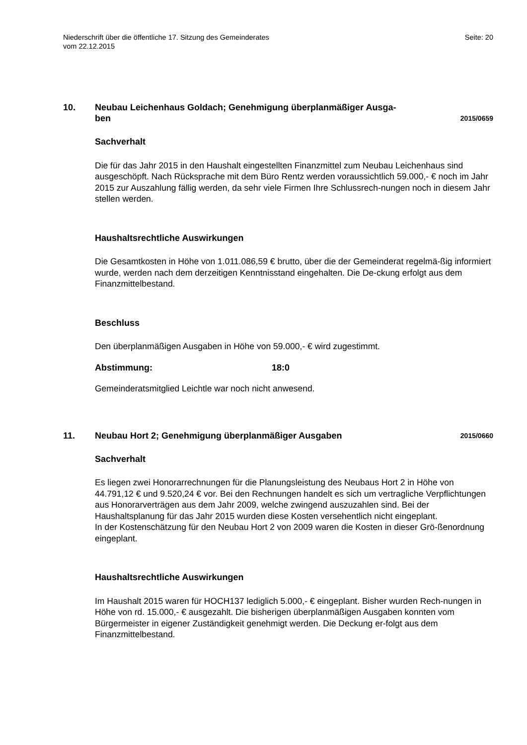Niederschrift über die öffentliche 17. Sitzung des Gemeinderates
vom 22.12.2015
Seite: 20
10. Neubau Leichenhaus Goldach; Genehmigung überplanmäßiger Ausga-
ben
2015/0659
Sachverhalt
Die für das Jahr 2015 in den Haushalt eingestellten Finanzmittel zum Neubau Leichenhaus sind ausgeschöpft. Nach Rücksprache mit dem Büro Rentz werden voraussichtlich 59.000,- € noch im Jahr 2015 zur Auszahlung fällig werden, da sehr viele Firmen Ihre Schlussrech-nungen noch in diesem Jahr stellen werden.
Haushaltsrechtliche Auswirkungen
Die Gesamtkosten in Höhe von 1.011.086,59 € brutto, über die der Gemeinderat regelmä-ßig informiert wurde, werden nach dem derzeitigen Kenntnisstand eingehalten. Die De-ckung erfolgt aus dem Finanzmittelbestand.
Beschluss
Den überplanmäßigen Ausgaben in Höhe von 59.000,- € wird zugestimmt.
Abstimmung: 18:0
Gemeinderatsmitglied Leichtle war noch nicht anwesend.
11. Neubau Hort 2; Genehmigung überplanmäßiger Ausgaben
2015/0660
Sachverhalt
Es liegen zwei Honorarrechnungen für die Planungsleistung des Neubaus Hort 2 in Höhe von 44.791,12 € und 9.520,24 € vor. Bei den Rechnungen handelt es sich um vertragliche Verpflichtungen aus Honorarverträgen aus dem Jahr 2009, welche zwingend auszuzahlen sind. Bei der Haushaltsplanung für das Jahr 2015 wurden diese Kosten versehentlich nicht eingeplant.
In der Kostenschätzung für den Neubau Hort 2 von 2009 waren die Kosten in dieser Grö-ßenordnung eingeplant.
Haushaltsrechtliche Auswirkungen
Im Haushalt 2015 waren für HOCH137 lediglich 5.000,- € eingeplant. Bisher wurden Rech-nungen in Höhe von rd. 15.000,- € ausgezahlt. Die bisherigen überplanmäßigen Ausgaben konnten vom Bürgermeister in eigener Zuständigkeit genehmigt werden. Die Deckung er-folgt aus dem Finanzmittelbestand.